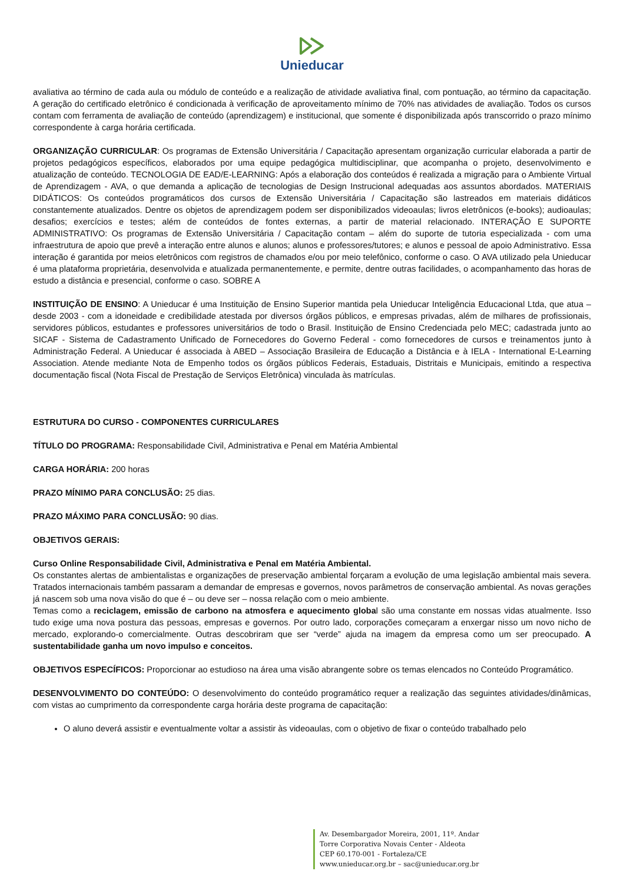Unieducar
avaliativa ao término de cada aula ou módulo de conteúdo e a realização de atividade avaliativa final, com pontuação, ao término da capacitação. A geração do certificado eletrônico é condicionada à verificação de aproveitamento mínimo de 70% nas atividades de avaliação. Todos os cursos contam com ferramenta de avaliação de conteúdo (aprendizagem) e institucional, que somente é disponibilizada após transcorrido o prazo mínimo correspondente à carga horária certificada.
ORGANIZAÇÃO CURRICULAR: Os programas de Extensão Universitária / Capacitação apresentam organização curricular elaborada a partir de projetos pedagógicos específicos, elaborados por uma equipe pedagógica multidisciplinar, que acompanha o projeto, desenvolvimento e atualização de conteúdo. TECNOLOGIA DE EAD/E-LEARNING: Após a elaboração dos conteúdos é realizada a migração para o Ambiente Virtual de Aprendizagem - AVA, o que demanda a aplicação de tecnologias de Design Instrucional adequadas aos assuntos abordados. MATERIAIS DIDÁTICOS: Os conteúdos programáticos dos cursos de Extensão Universitária / Capacitação são lastreados em materiais didáticos constantemente atualizados. Dentre os objetos de aprendizagem podem ser disponibilizados videoaulas; livros eletrônicos (e-books); audioaulas; desafios; exercícios e testes; além de conteúdos de fontes externas, a partir de material relacionado. INTERAÇÃO E SUPORTE ADMINISTRATIVO: Os programas de Extensão Universitária / Capacitação contam – além do suporte de tutoria especializada - com uma infraestrutura de apoio que prevê a interação entre alunos e alunos; alunos e professores/tutores; e alunos e pessoal de apoio Administrativo. Essa interação é garantida por meios eletrônicos com registros de chamados e/ou por meio telefônico, conforme o caso. O AVA utilizado pela Unieducar é uma plataforma proprietária, desenvolvida e atualizada permanentemente, e permite, dentre outras facilidades, o acompanhamento das horas de estudo a distância e presencial, conforme o caso. SOBRE A
INSTITUIÇÃO DE ENSINO: A Unieducar é uma Instituição de Ensino Superior mantida pela Unieducar Inteligência Educacional Ltda, que atua – desde 2003 - com a idoneidade e credibilidade atestada por diversos órgãos públicos, e empresas privadas, além de milhares de profissionais, servidores públicos, estudantes e professores universitários de todo o Brasil. Instituição de Ensino Credenciada pelo MEC; cadastrada junto ao SICAF - Sistema de Cadastramento Unificado de Fornecedores do Governo Federal - como fornecedores de cursos e treinamentos junto à Administração Federal. A Unieducar é associada à ABED – Associação Brasileira de Educação a Distância e à IELA - International E-Learning Association. Atende mediante Nota de Empenho todos os órgãos públicos Federais, Estaduais, Distritais e Municipais, emitindo a respectiva documentação fiscal (Nota Fiscal de Prestação de Serviços Eletrônica) vinculada às matrículas.
ESTRUTURA DO CURSO - COMPONENTES CURRICULARES
TÍTULO DO PROGRAMA: Responsabilidade Civil, Administrativa e Penal em Matéria Ambiental
CARGA HORÁRIA: 200 horas
PRAZO MÍNIMO PARA CONCLUSÃO: 25 dias.
PRAZO MÁXIMO PARA CONCLUSÃO: 90 dias.
OBJETIVOS GERAIS:
Curso Online Responsabilidade Civil, Administrativa e Penal em Matéria Ambiental.
Os constantes alertas de ambientalistas e organizações de preservação ambiental forçaram a evolução de uma legislação ambiental mais severa. Tratados internacionais também passaram a demandar de empresas e governos, novos parâmetros de conservação ambiental. As novas gerações já nascem sob uma nova visão do que é – ou deve ser – nossa relação com o meio ambiente.
Temas como a reciclagem, emissão de carbono na atmosfera e aquecimento global são uma constante em nossas vidas atualmente. Isso tudo exige uma nova postura das pessoas, empresas e governos. Por outro lado, corporações começaram a enxergar nisso um novo nicho de mercado, explorando-o comercialmente. Outras descobriram que ser “verde” ajuda na imagem da empresa como um ser preocupado. A sustentabilidade ganha um novo impulso e conceitos.
OBJETIVOS ESPECÍFICOS: Proporcionar ao estudioso na área uma visão abrangente sobre os temas elencados no Conteúdo Programático.
DESENVOLVIMENTO DO CONTEÚDO: O desenvolvimento do conteúdo programático requer a realização das seguintes atividades/dinâmicas, com vistas ao cumprimento da correspondente carga horária deste programa de capacitação:
O aluno deverá assistir e eventualmente voltar a assistir às videoaulas, com o objetivo de fixar o conteúdo trabalhado pelo
Av. Desembargador Moreira, 2001, 11º. Andar
Torre Corporativa Novais Center - Aldeota
CEP 60.170-001 - Fortaleza/CE
www.unieducar.org.br – sac@unieducar.org.br